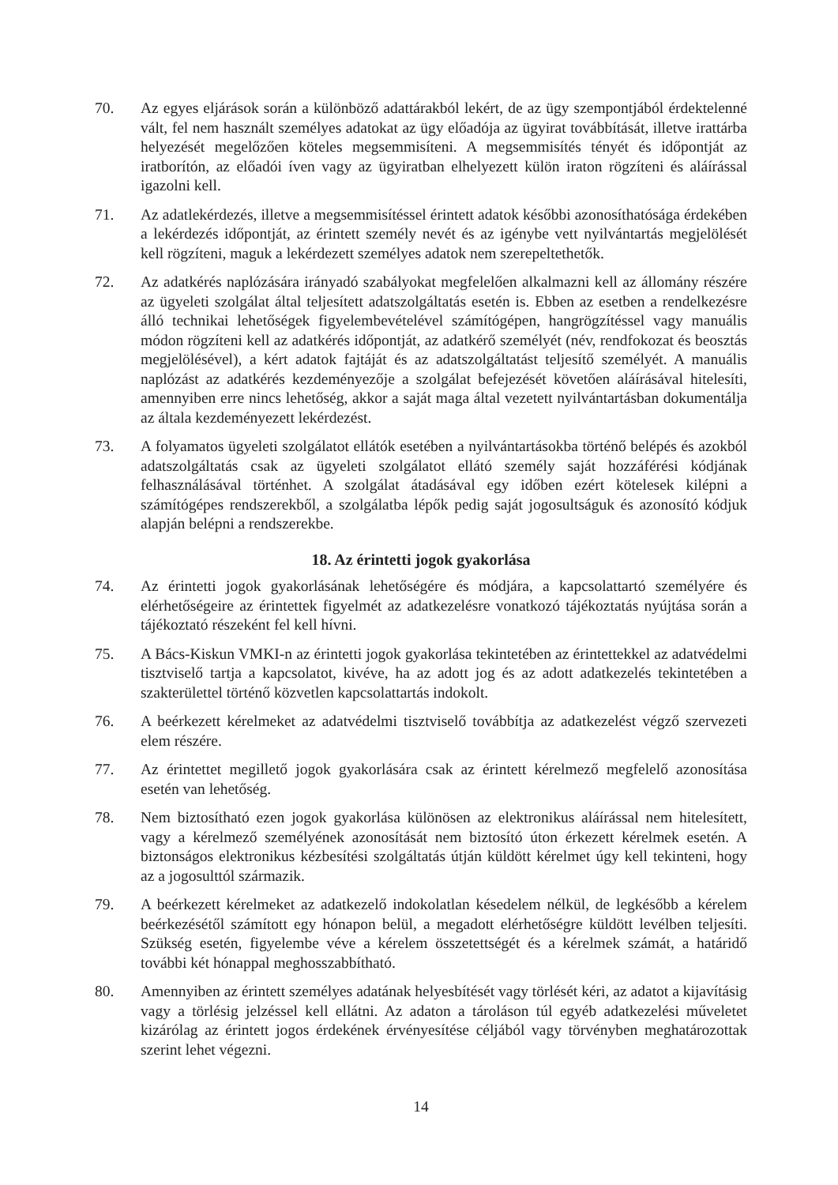70. Az egyes eljárások során a különböző adattárakból lekért, de az ügy szempontjából érdektelenné vált, fel nem használt személyes adatokat az ügy előadója az ügyirat továbbítását, illetve irattárba helyezését megelőzően köteles megsemmisíteni. A megsemmisítés tényét és időpontját az iratborítón, az előadói íven vagy az ügyiratban elhelyezett külön iraton rögzíteni és aláírással igazolni kell.
71. Az adatlekérdezés, illetve a megsemmisítéssel érintett adatok későbbi azonosíthatósága érdekében a lekérdezés időpontját, az érintett személy nevét és az igénybe vett nyilvántartás megjelölését kell rögzíteni, maguk a lekérdezett személyes adatok nem szerepeltethetők.
72. Az adatkérés naplózására irányadó szabályokat megfelelően alkalmazni kell az állomány részére az ügyeleti szolgálat által teljesített adatszolgáltatás esetén is. Ebben az esetben a rendelkezésre álló technikai lehetőségek figyelembevételével számítógépen, hangrögzítéssel vagy manuális módon rögzíteni kell az adatkérés időpontját, az adatkérő személyét (név, rendfokozat és beosztás megjelölésével), a kért adatok fajtáját és az adatszolgáltatást teljesítő személyét. A manuális naplózást az adatkérés kezdeményezője a szolgálat befejezését követően aláírásával hitelesíti, amennyiben erre nincs lehetőség, akkor a saját maga által vezetett nyilvántartásban dokumentálja az általa kezdeményezett lekérdezést.
73. A folyamatos ügyeleti szolgálatot ellátók esetében a nyilvántartásokba történő belépés és azokból adatszolgáltatás csak az ügyeleti szolgálatot ellátó személy saját hozzáférési kódjának felhasználásával történhet. A szolgálat átadásával egy időben ezért kötelesek kilépni a számítógépes rendszerekből, a szolgálatba lépők pedig saját jogosultságuk és azonosító kódjuk alapján belépni a rendszerekbe.
18. Az érintetti jogok gyakorlása
74. Az érintetti jogok gyakorlásának lehetőségére és módjára, a kapcsolattartó személyére és elérhetőségeire az érintettek figyelmét az adatkezelésre vonatkozó tájékoztatás nyújtása során a tájékoztató részeként fel kell hívni.
75. A Bács-Kiskun VMKI-n az érintetti jogok gyakorlása tekintetében az érintettekkel az adatvédelmi tisztviselő tartja a kapcsolatot, kivéve, ha az adott jog és az adott adatkezelés tekintetében a szakterülettel történő közvetlen kapcsolattartás indokolt.
76. A beérkezett kérelmeket az adatvédelmi tisztviselő továbbítja az adatkezelést végző szervezeti elem részére.
77. Az érintettet megillető jogok gyakorlására csak az érintett kérelmező megfelelő azonosítása esetén van lehetőség.
78. Nem biztosítható ezen jogok gyakorlása különösen az elektronikus aláírással nem hitelesített, vagy a kérelmező személyének azonosítását nem biztosító úton érkezett kérelmek esetén. A biztonságos elektronikus kézbesítési szolgáltatás útján küldött kérelmet úgy kell tekinteni, hogy az a jogosulttól származik.
79. A beérkezett kérelmeket az adatkezelő indokolatlan késedelem nélkül, de legkésőbb a kérelem beérkezésétől számított egy hónapon belül, a megadott elérhetőségre küldött levélben teljesíti. Szükség esetén, figyelembe véve a kérelem összetettségét és a kérelmek számát, a határidő további két hónappal meghosszabbítható.
80. Amennyiben az érintett személyes adatának helyesbítését vagy törlését kéri, az adatot a kijavításig vagy a törlésig jelzéssel kell ellátni. Az adaton a tároláson túl egyéb adatkezelési műveletet kizárólag az érintett jogos érdekének érvényesítése céljából vagy törvényben meghatározottak szerint lehet végezni.
14